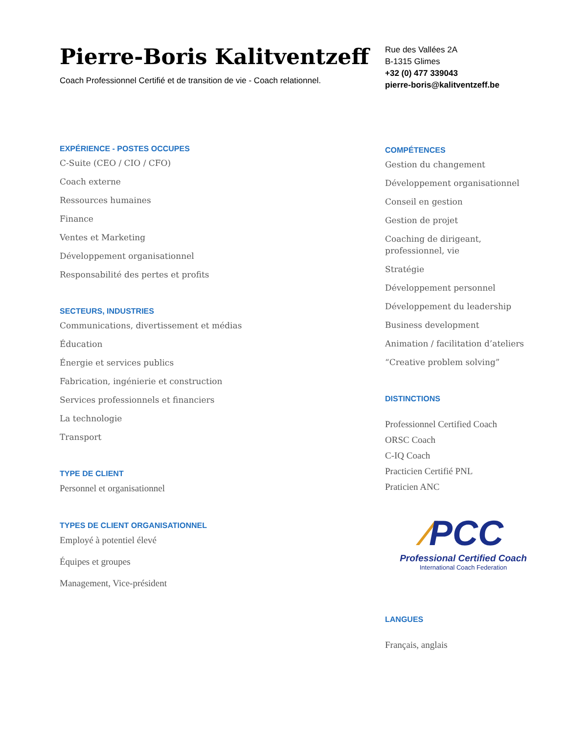Pierre-Boris Kalitventzeff
Coach Professionnel Certifié et de transition de vie - Coach relationnel.
EXPÉRIENCE - POSTES OCCUPES
C-Suite (CEO / CIO / CFO)
Coach externe
Ressources humaines
Finance
Ventes et Marketing
Développement organisationnel
Responsabilité des pertes et profits
SECTEURS, INDUSTRIES
Communications, divertissement et médias
Éducation
Énergie et services publics
Fabrication, ingénierie et construction
Services professionnels et financiers
La technologie
Transport
TYPE DE CLIENT
Personnel et organisationnel
TYPES DE CLIENT ORGANISATIONNEL
Employé à potentiel élevé
Équipes et groupes
Management, Vice-président
Rue des Vallées 2A
B-1315 Glimes
+32 (0) 477 339043
pierre-boris@kalitventzeff.be
COMPÉTENCES
Gestion du changement
Développement organisationnel
Conseil en gestion
Gestion de projet
Coaching de dirigeant, professionnel, vie
Stratégie
Développement personnel
Développement du leadership
Business development
Animation / facilitation d’ateliers
“Creative problem solving”
DISTINCTIONS
Professionnel Certified Coach
ORSC Coach
C-IQ Coach
Practicien Certifié PNL
Praticien ANC
∕PCC
Professional Certified Coach
International Coach Federation
LANGUES
Français, anglais